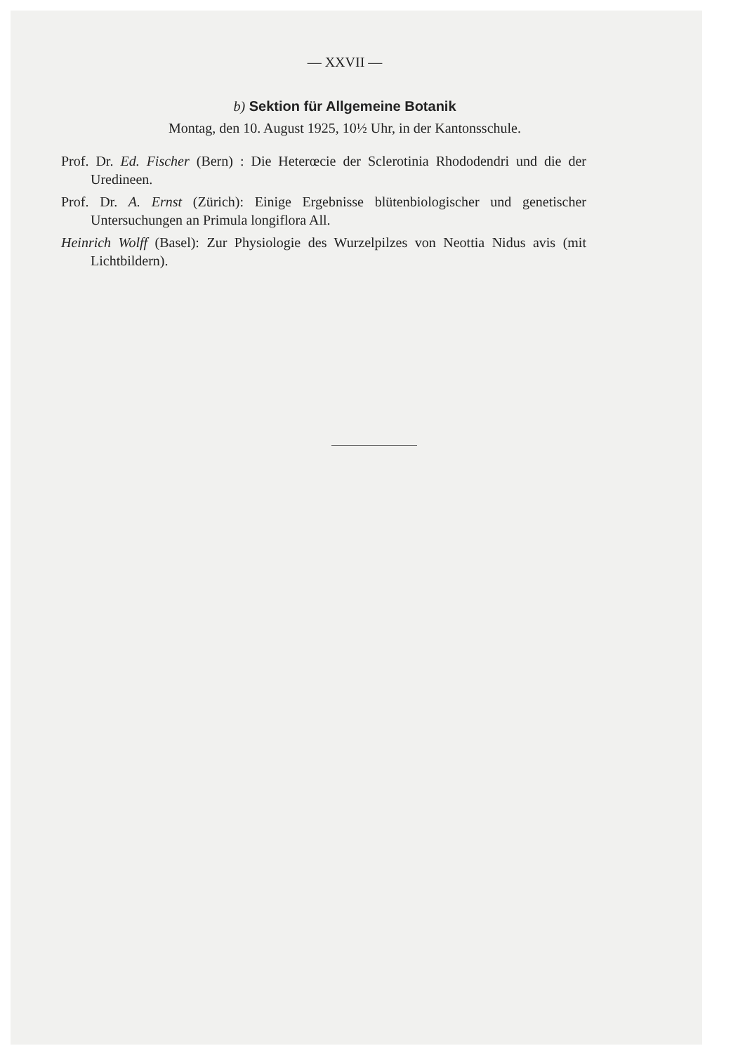— XXVII —
b) Sektion für Allgemeine Botanik
Montag, den 10. August 1925, 10½ Uhr, in der Kantonsschule.
Prof. Dr. Ed. Fischer (Bern) : Die Heterœcie der Sclerotinia Rhododendri und die der Uredineen.
Prof. Dr. A. Ernst (Zürich): Einige Ergebnisse blütenbiologischer und genetischer Untersuchungen an Primula longiflora All.
Heinrich Wolff (Basel): Zur Physiologie des Wurzelpilzes von Neottia Nidus avis (mit Lichtbildern).